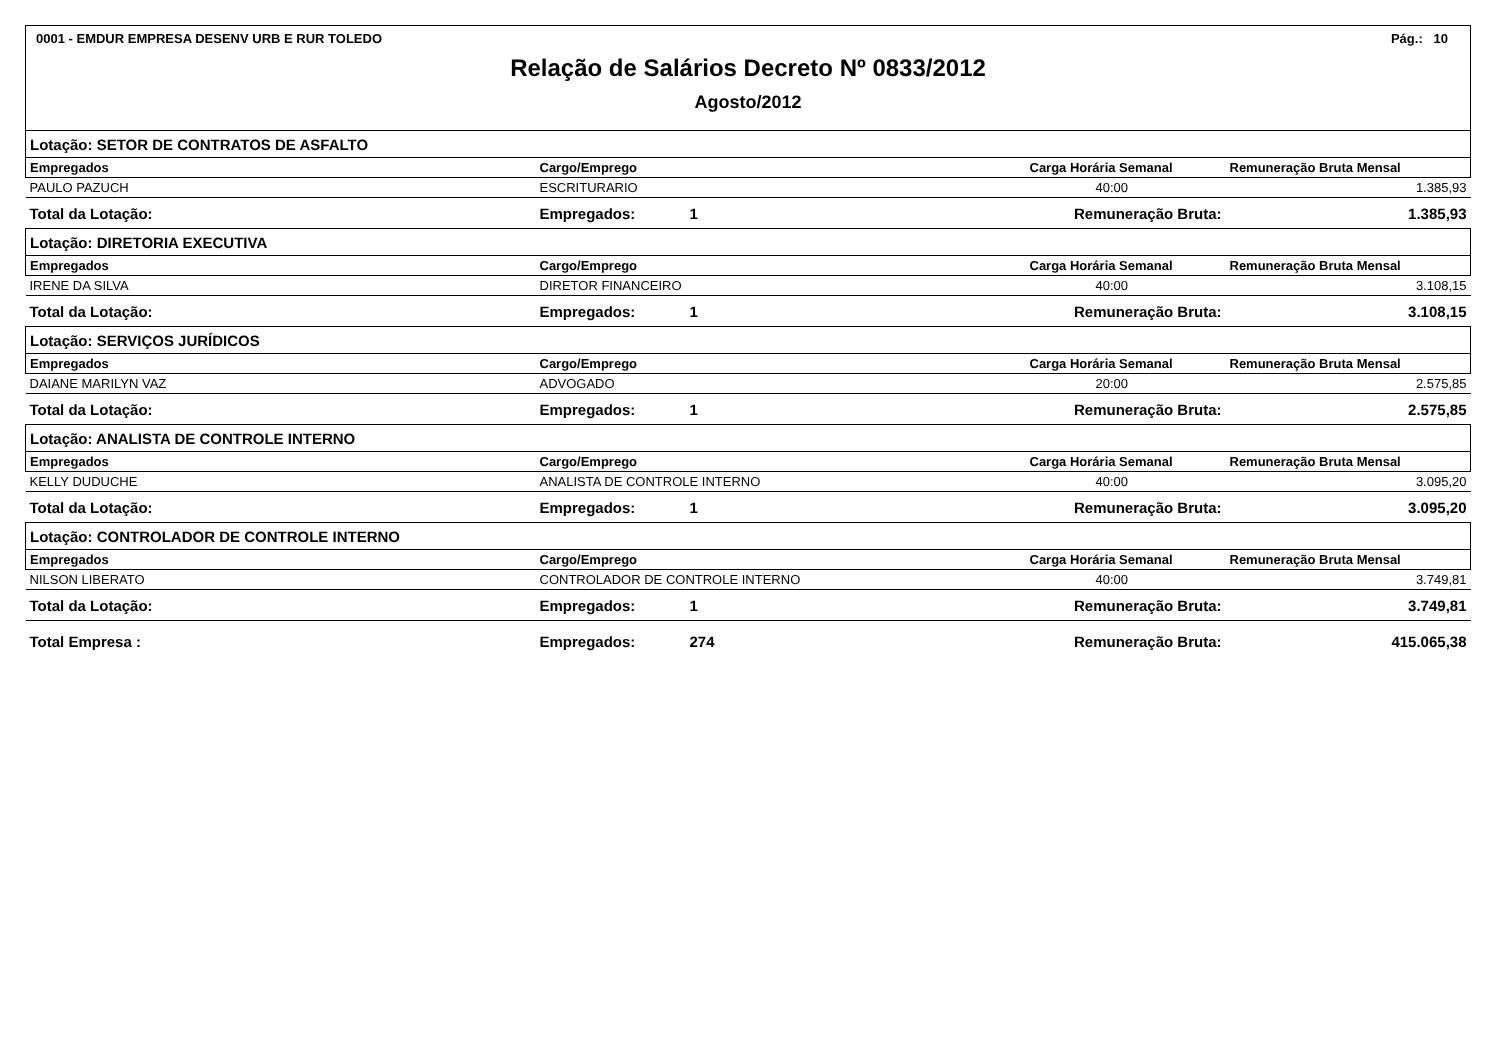0001 - EMDUR EMPRESA DESENV URB E RUR TOLEDO Pág.: 10
Relação de Salários Decreto Nº 0833/2012
Agosto/2012
| Lotação: SETOR DE CONTRATOS DE ASFALTO | | | | |
| Empregados | Cargo/Emprego | | Carga Horária Semanal | Remuneração Bruta Mensal |
| PAULO PAZUCH | ESCRITURARIO | | 40:00 | 1.385,93 |
| Total da Lotação: | Empregados: | 1 | Remuneração Bruta: | 1.385,93 |
| Lotação: DIRETORIA EXECUTIVA | | | | |
| Empregados | Cargo/Emprego | | Carga Horária Semanal | Remuneração Bruta Mensal |
| IRENE DA SILVA | DIRETOR FINANCEIRO | | 40:00 | 3.108,15 |
| Total da Lotação: | Empregados: | 1 | Remuneração Bruta: | 3.108,15 |
| Lotação: SERVIÇOS JURÍDICOS | | | | |
| Empregados | Cargo/Emprego | | Carga Horária Semanal | Remuneração Bruta Mensal |
| DAIANE MARILYN VAZ | ADVOGADO | | 20:00 | 2.575,85 |
| Total da Lotação: | Empregados: | 1 | Remuneração Bruta: | 2.575,85 |
| Lotação: ANALISTA DE CONTROLE INTERNO | | | | |
| Empregados | Cargo/Emprego | | Carga Horária Semanal | Remuneração Bruta Mensal |
| KELLY DUDUCHE | ANALISTA DE CONTROLE INTERNO | | 40:00 | 3.095,20 |
| Total da Lotação: | Empregados: | 1 | Remuneração Bruta: | 3.095,20 |
| Lotação: CONTROLADOR DE CONTROLE INTERNO | | | | |
| Empregados | Cargo/Emprego | | Carga Horária Semanal | Remuneração Bruta Mensal |
| NILSON LIBERATO | CONTROLADOR DE CONTROLE INTERNO | | 40:00 | 3.749,81 |
| Total da Lotação: | Empregados: | 1 | Remuneração Bruta: | 3.749,81 |
| Total Empresa : | Empregados: | 274 | Remuneração Bruta: | 415.065,38 |